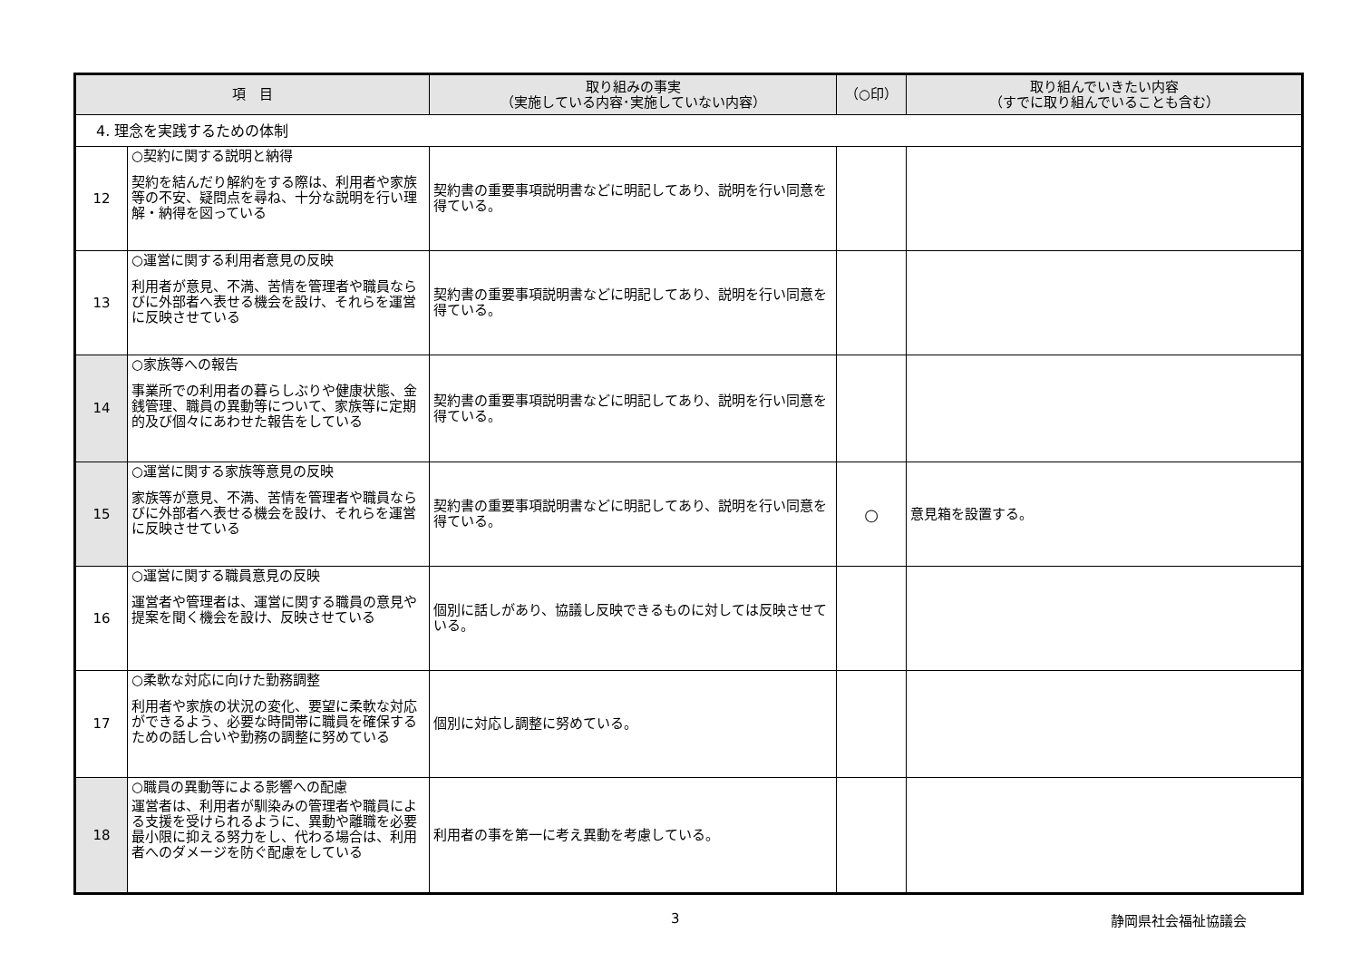| 項 目 | | 取り組みの事実 （実施している内容･実施していない内容） | （○印） | 取り組んでいきたい内容 （すでに取り組んでいることも含む） |
| --- | --- | --- | --- | --- |
| 4. 理念を実践するための体制 | | | | |
| 12 | ○契約に関する説明と納得 契約を結んだり解約をする際は、利用者や家族等の不安、疑問点を尋ね、十分な説明を行い理解・納得を図っている | 契約書の重要事項説明書などに明記してあり、説明を行い同意を得ている。 | | |
| 13 | ○運営に関する利用者意見の反映 利用者が意見、不満、苦情を管理者や職員ならびに外部者へ表せる機会を設け、それらを運営に反映させている | 契約書の重要事項説明書などに明記してあり、説明を行い同意を得ている。 | | |
| 14 | ○家族等への報告 事業所での利用者の暮らしぶりや健康状態、金銭管理、職員の異動等について、家族等に定期的及び個々にあわせた報告をしている | 契約書の重要事項説明書などに明記してあり、説明を行い同意を得ている。 | | |
| 15 | ○運営に関する家族等意見の反映 家族等が意見、不満、苦情を管理者や職員ならびに外部者へ表せる機会を設け、それらを運営に反映させている | 契約書の重要事項説明書などに明記してあり、説明を行い同意を得ている。 | ○ | 意見箱を設置する。 |
| 16 | ○運営に関する職員意見の反映 運営者や管理者は、運営に関する職員の意見や提案を聞く機会を設け、反映させている | 個別に話しがあり、協議し反映できるものに対しては反映させている。 | | |
| 17 | ○柔軟な対応に向けた勤務調整 利用者や家族の状況の変化、要望に柔軟な対応ができるよう、必要な時間帯に職員を確保するための話し合いや勤務の調整に努めている | 個別に対応し調整に努めている。 | | |
| 18 | ○職員の異動等による影響への配慮 運営者は、利用者が馴染みの管理者や職員による支援を受けられるように、異動や離職を必要最小限に抑える努力をし、代わる場合は、利用者へのダメージを防ぐ配慮をしている | 利用者の事を第一に考え異動を考慮している。 | | |
3 静岡県社会福祉協議会